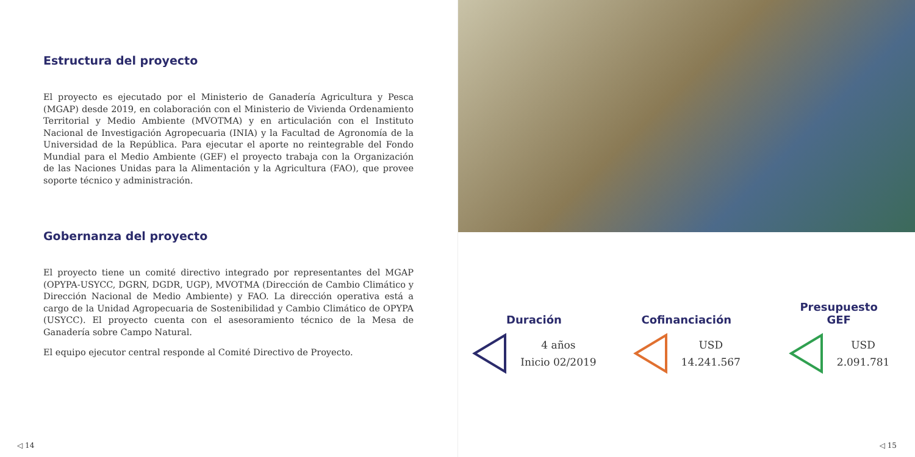Estructura del proyecto
El proyecto es ejecutado por el Ministerio de Ganadería Agricultura y Pesca (MGAP) desde 2019, en colaboración con el Ministerio de Vivienda Ordenamiento Territorial y Medio Ambiente (MVOTMA) y en articulación con el Instituto Nacional de Investigación Agropecuaria (INIA) y la Facultad de Agronomía de la Universidad de la República. Para ejecutar el aporte no reintegrable del Fondo Mundial para el Medio Ambiente (GEF) el proyecto trabaja con la Organización de las Naciones Unidas para la Alimentación y la Agricultura (FAO), que provee soporte técnico y administración.
Gobernanza del proyecto
El proyecto tiene un comité directivo integrado por representantes del MGAP (OPYPA-USYCC, DGRN, DGDR, UGP), MVOTMA (Dirección de Cambio Climático y Dirección Nacional de Medio Ambiente) y FAO. La dirección operativa está a cargo de la Unidad Agropecuaria de Sostenibilidad y Cambio Climático de OPYPA (USYCC). El proyecto cuenta con el asesoramiento técnico de la Mesa de Ganadería sobre Campo Natural.
El equipo ejecutor central responde al Comité Directivo de Proyecto.
◁ 14
Duración
4 años
Inicio 02/2019
Cofinanciación
USD
14.241.567
Presupuesto
GEF
USD
2.091.781
◁ 15